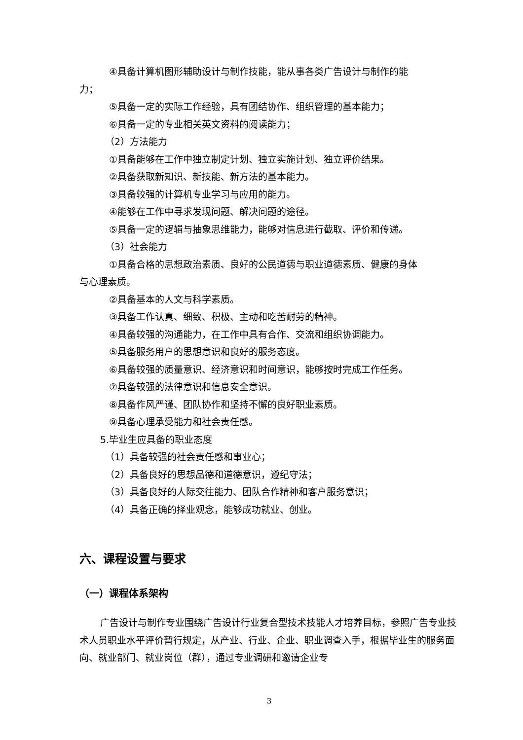④具备计算机图形辅助设计与制作技能，能从事各类广告设计与制作的能
力；
⑤具备一定的实际工作经验，具有团结协作、组织管理的基本能力；
⑥具备一定的专业相关英文资料的阅读能力；
（2）方法能力
①具备能够在工作中独立制定计划、独立实施计划、独立评价结果。
②具备获取新知识、新技能、新方法的基本能力。
③具备较强的计算机专业学习与应用的能力。
④能够在工作中寻求发现问题、解决问题的途径。
⑤具备一定的逻辑与抽象思维能力，能够对信息进行截取、评价和传递。
（3）社会能力
①具备合格的思想政治素质、良好的公民道德与职业道德素质、健康的身体
与心理素质。
②具备基本的人文与科学素质。
③具备工作认真、细致、积极、主动和吃苦耐劳的精神。
④具备较强的沟通能力，在工作中具有合作、交流和组织协调能力。
⑤具备服务用户的思想意识和良好的服务态度。
⑥具备较强的质量意识、经济意识和时间意识，能够按时完成工作任务。
⑦具备较强的法律意识和信息安全意识。
⑧具备作风严谨、团队协作和坚持不懈的良好职业素质。
⑨具备心理承受能力和社会责任感。
5.毕业生应具备的职业态度
（1）具备较强的社会责任感和事业心；
（2）具备良好的思想品德和道德意识，遵纪守法；
（3）具备良好的人际交往能力、团队合作精神和客户服务意识；
（4）具备正确的择业观念，能够成功就业、创业。
六、课程设置与要求
（一）课程体系架构
广告设计与制作专业围绕广告设计行业复合型技术技能人才培养目标，参照广告专业技术人员职业水平评价暂行规定，从产业、行业、企业、职业调查入手，根据毕业生的服务面向、就业部门、就业岗位（群），通过专业调研和邀请企业专
3